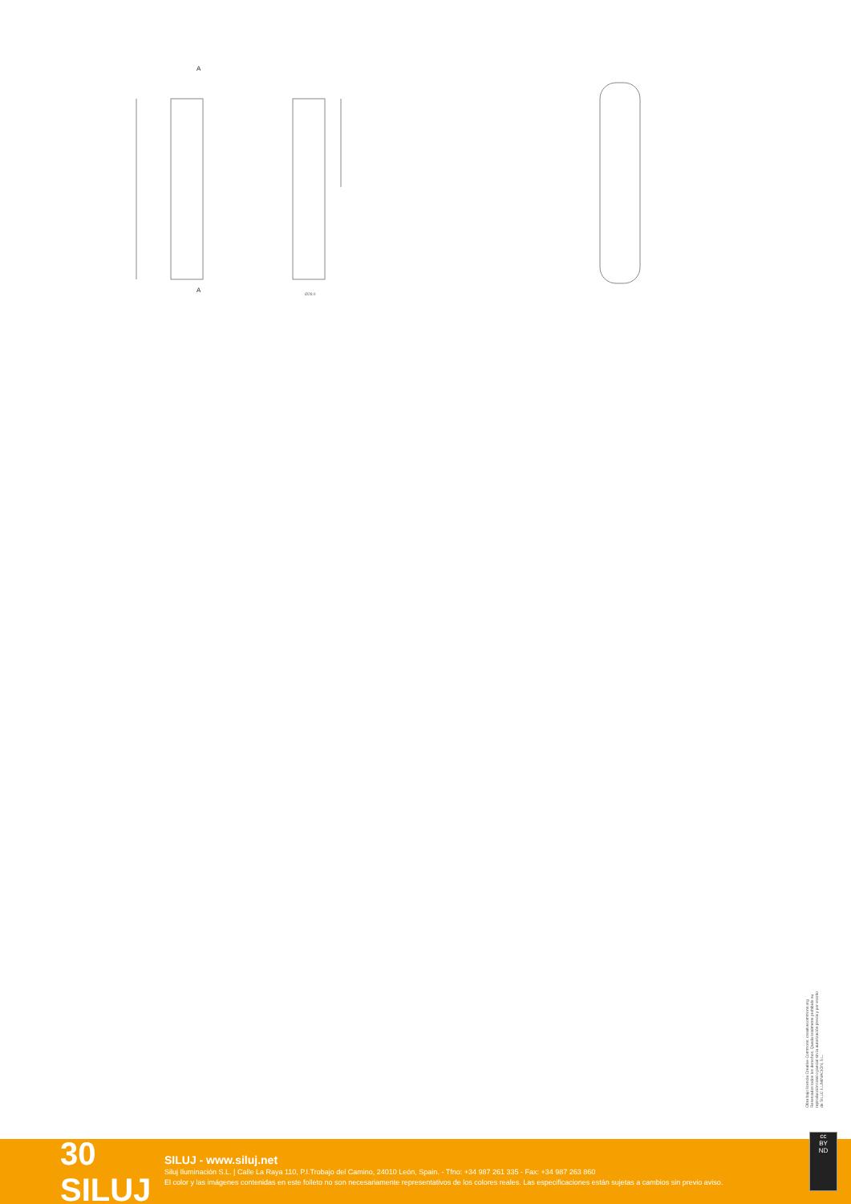Ø28.0
A
A
Obra bajo licencia Creative Commons: creativecommons.org Reservados todos los derechos. Queda totalmente prohibido su reproducción total o parcial sin la autorización previa y por escrito de SILUJ ILUMINACIÓN, S.L.
30 SILUJ
SILUJ - www.siluj.net
Siluj Iluminación S.L. | Calle La Raya 110, P.I.Trobajo del Camino, 24010 León, Spain. - Tfno: +34 987 261 335 - Fax: +34 987 263 860
El color y las imágenes contenidas en este folleto no son necesariamente representativos de los colores reales. Las especificaciones están sujetas a cambios sin previo aviso.
cc
BY
ND